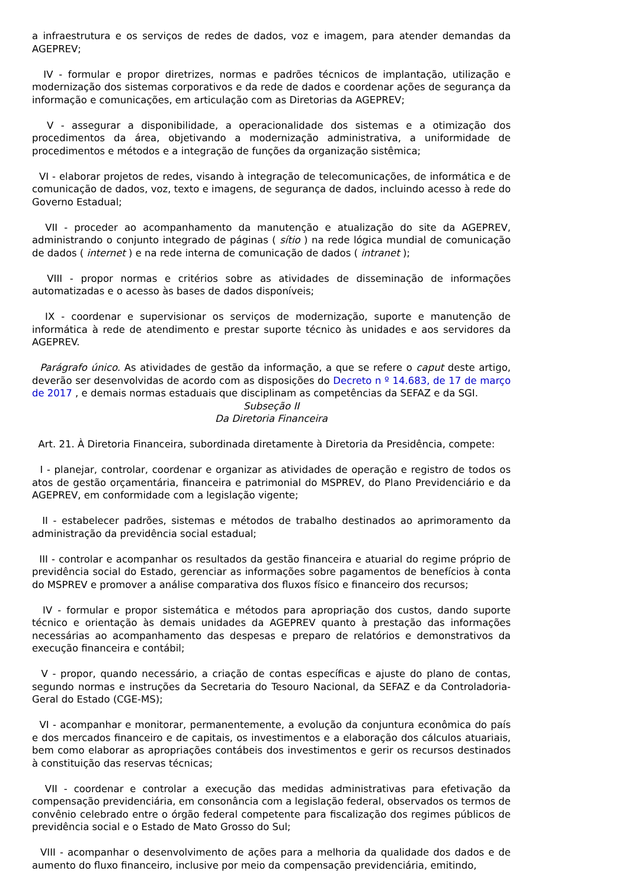a infraestrutura e os serviços de redes de dados, voz e imagem, para atender demandas da AGEPREV;
IV - formular e propor diretrizes, normas e padrões técnicos de implantação, utilização e modernização dos sistemas corporativos e da rede de dados e coordenar ações de segurança da informação e comunicações, em articulação com as Diretorias da AGEPREV;
V - assegurar a disponibilidade, a operacionalidade dos sistemas e a otimização dos procedimentos da área, objetivando a modernização administrativa, a uniformidade de procedimentos e métodos e a integração de funções da organização sistêmica;
VI - elaborar projetos de redes, visando à integração de telecomunicações, de informática e de comunicação de dados, voz, texto e imagens, de segurança de dados, incluindo acesso à rede do Governo Estadual;
VII - proceder ao acompanhamento da manutenção e atualização do site da AGEPREV, administrando o conjunto integrado de páginas ( sítio ) na rede lógica mundial de comunicação de dados ( internet ) e na rede interna de comunicação de dados ( intranet );
VIII - propor normas e critérios sobre as atividades de disseminação de informações automatizadas e o acesso às bases de dados disponíveis;
IX - coordenar e supervisionar os serviços de modernização, suporte e manutenção de informática à rede de atendimento e prestar suporte técnico às unidades e aos servidores da AGEPREV.
Parágrafo único. As atividades de gestão da informação, a que se refere o caput deste artigo, deverão ser desenvolvidas de acordo com as disposições do Decreto n º 14.683, de 17 de março de 2017 , e demais normas estaduais que disciplinam as competências da SEFAZ e da SGI.
Subseção II
Da Diretoria Financeira
Art. 21. À Diretoria Financeira, subordinada diretamente à Diretoria da Presidência, compete:
I - planejar, controlar, coordenar e organizar as atividades de operação e registro de todos os atos de gestão orçamentária, financeira e patrimonial do MSPREV, do Plano Previdenciário e da AGEPREV, em conformidade com a legislação vigente;
II - estabelecer padrões, sistemas e métodos de trabalho destinados ao aprimoramento da administração da previdência social estadual;
III - controlar e acompanhar os resultados da gestão financeira e atuarial do regime próprio de previdência social do Estado, gerenciar as informações sobre pagamentos de benefícios à conta do MSPREV e promover a análise comparativa dos fluxos físico e financeiro dos recursos;
IV - formular e propor sistemática e métodos para apropriação dos custos, dando suporte técnico e orientação às demais unidades da AGEPREV quanto à prestação das informações necessárias ao acompanhamento das despesas e preparo de relatórios e demonstrativos da execução financeira e contábil;
V - propor, quando necessário, a criação de contas específicas e ajuste do plano de contas, segundo normas e instruções da Secretaria do Tesouro Nacional, da SEFAZ e da Controladoria-Geral do Estado (CGE-MS);
VI - acompanhar e monitorar, permanentemente, a evolução da conjuntura econômica do país e dos mercados financeiro e de capitais, os investimentos e a elaboração dos cálculos atuariais, bem como elaborar as apropriações contábeis dos investimentos e gerir os recursos destinados à constituição das reservas técnicas;
VII - coordenar e controlar a execução das medidas administrativas para efetivação da compensação previdenciária, em consonância com a legislação federal, observados os termos de convênio celebrado entre o órgão federal competente para fiscalização dos regimes públicos de previdência social e o Estado de Mato Grosso do Sul;
VIII - acompanhar o desenvolvimento de ações para a melhoria da qualidade dos dados e de aumento do fluxo financeiro, inclusive por meio da compensação previdenciária, emitindo,